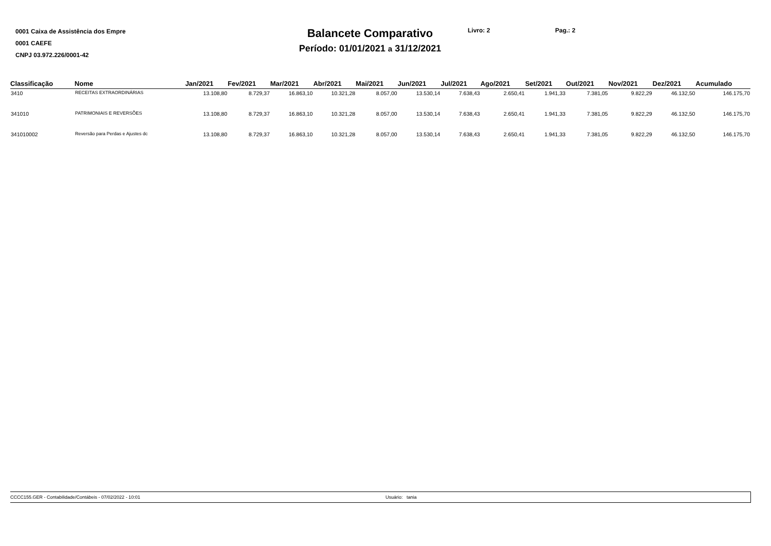0001 Caixa de Assistência dos Empre
0001 CAEFE
CNPJ 03.972.226/0001-42
Balancete Comparativo
Período: 01/01/2021 a 31/12/2021
Livro: 2 Pag.: 2
| Classificação | Nome | Jan/2021 | Fev/2021 | Mar/2021 | Abr/2021 | Mai/2021 | Jun/2021 | Jul/2021 | Ago/2021 | Set/2021 | Out/2021 | Nov/2021 | Dez/2021 | Acumulado |
| --- | --- | --- | --- | --- | --- | --- | --- | --- | --- | --- | --- | --- | --- | --- |
| 3410 | RECEITAS EXTRAORDINÁRIAS | 13.108,80 | 8.729,37 | 16.863,10 | 10.321,28 | 8.057,00 | 13.530,14 | 7.638,43 | 2.650,41 | 1.941,33 | 7.381,05 | 9.822,29 | 46.132,50 | 146.175,70 |
| 341010 | PATRIMONIAIS E REVERSÕES | 13.108,80 | 8.729,37 | 16.863,10 | 10.321,28 | 8.057,00 | 13.530,14 | 7.638,43 | 2.650,41 | 1.941,33 | 7.381,05 | 9.822,29 | 46.132,50 | 146.175,70 |
| 341010002 | Reversão para Perdas e Ajustes dc | 13.108,80 | 8.729,37 | 16.863,10 | 10.321,28 | 8.057,00 | 13.530,14 | 7.638,43 | 2.650,41 | 1.941,33 | 7.381,05 | 9.822,29 | 46.132,50 | 146.175,70 |
CCCC155.GER - Contabilidade/Contábeis - 07/02/2022 - 10:01 Usuário: tania